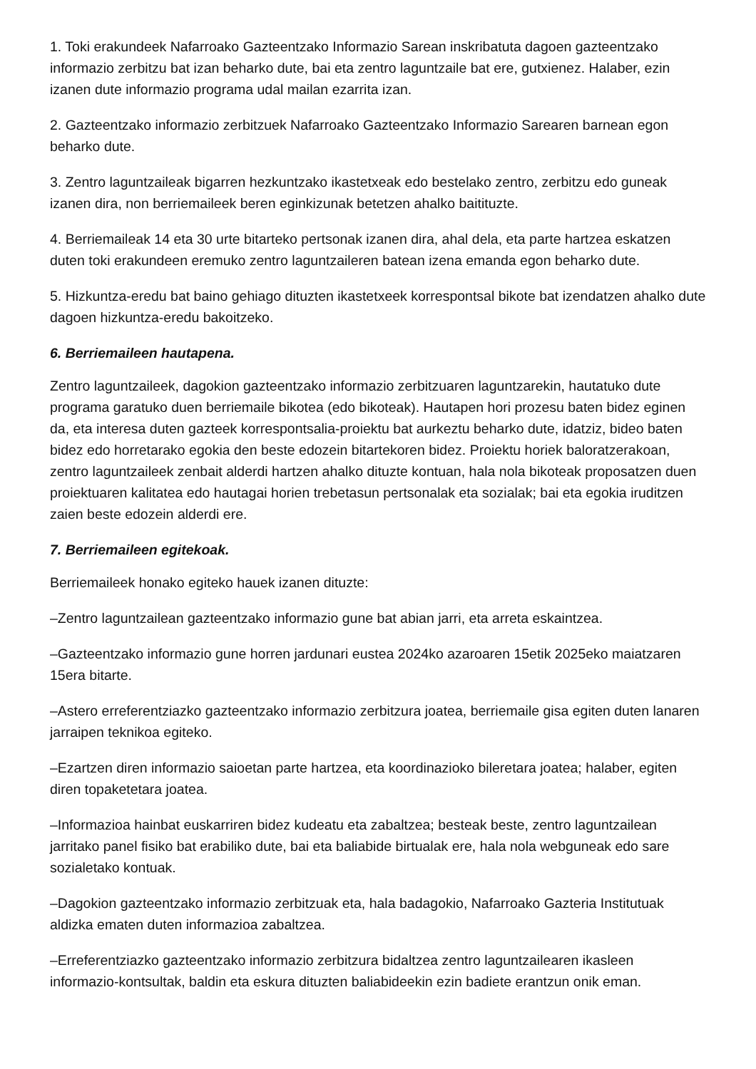1. Toki erakundeek Nafarroako Gazteentzako Informazio Sarean inskribatuta dagoen gazteentzako informazio zerbitzu bat izan beharko dute, bai eta zentro laguntzaile bat ere, gutxienez. Halaber, ezin izanen dute informazio programa udal mailan ezarrita izan.
2. Gazteentzako informazio zerbitzuek Nafarroako Gazteentzako Informazio Sarearen barnean egon beharko dute.
3. Zentro laguntzaileak bigarren hezkuntzako ikastetxeak edo bestelako zentro, zerbitzu edo guneak izanen dira, non berriemaileek beren eginkizunak betetzen ahalko baitituzte.
4. Berriemaileak 14 eta 30 urte bitarteko pertsonak izanen dira, ahal dela, eta parte hartzea eskatzen duten toki erakundeen eremuko zentro laguntzaileren batean izena emanda egon beharko dute.
5. Hizkuntza-eredu bat baino gehiago dituzten ikastetxeek korrespontsal bikote bat izendatzen ahalko dute dagoen hizkuntza-eredu bakoitzeko.
6. Berriemaileen hautapena.
Zentro laguntzaileek, dagokion gazteentzako informazio zerbitzuaren laguntzarekin, hautatuko dute programa garatuko duen berriemaile bikotea (edo bikoteak). Hautapen hori prozesu baten bidez eginen da, eta interesa duten gazteek korrespontsalia-proiektu bat aurkeztu beharko dute, idatziz, bideo baten bidez edo horretarako egokia den beste edozein bitartekoren bidez. Proiektu horiek baloratzerakoan, zentro laguntzaileek zenbait alderdi hartzen ahalko dituzte kontuan, hala nola bikoteak proposatzen duen proiektuaren kalitatea edo hautagai horien trebetasun pertsonalak eta sozialak; bai eta egokia iruditzen zaien beste edozein alderdi ere.
7. Berriemaileen egitekoak.
Berriemaileek honako egiteko hauek izanen dituzte:
–Zentro laguntzailean gazteentzako informazio gune bat abian jarri, eta arreta eskaintzea.
–Gazteentzako informazio gune horren jardunari eustea 2024ko azaroaren 15etik 2025eko maiatzaren 15era bitarte.
–Astero erreferentziazko gazteentzako informazio zerbitzura joatea, berriemaile gisa egiten duten lanaren jarraipen teknikoa egiteko.
–Ezartzen diren informazio saioetan parte hartzea, eta koordinazioko bileretara joatea; halaber, egiten diren topaketetara joatea.
–Informazioa hainbat euskarriren bidez kudeatu eta zabaltzea; besteak beste, zentro laguntzailean jarritako panel fisiko bat erabiliko dute, bai eta baliabide birtualak ere, hala nola webguneak edo sare sozialetako kontuak.
–Dagokion gazteentzako informazio zerbitzuak eta, hala badagokio, Nafarroako Gazteria Institutuak aldizka ematen duten informazioa zabaltzea.
–Erreferentziazko gazteentzako informazio zerbitzura bidaltzea zentro laguntzailearen ikasleen informazio-kontsultak, baldin eta eskura dituzten baliabideekin ezin badiete erantzun onik eman.